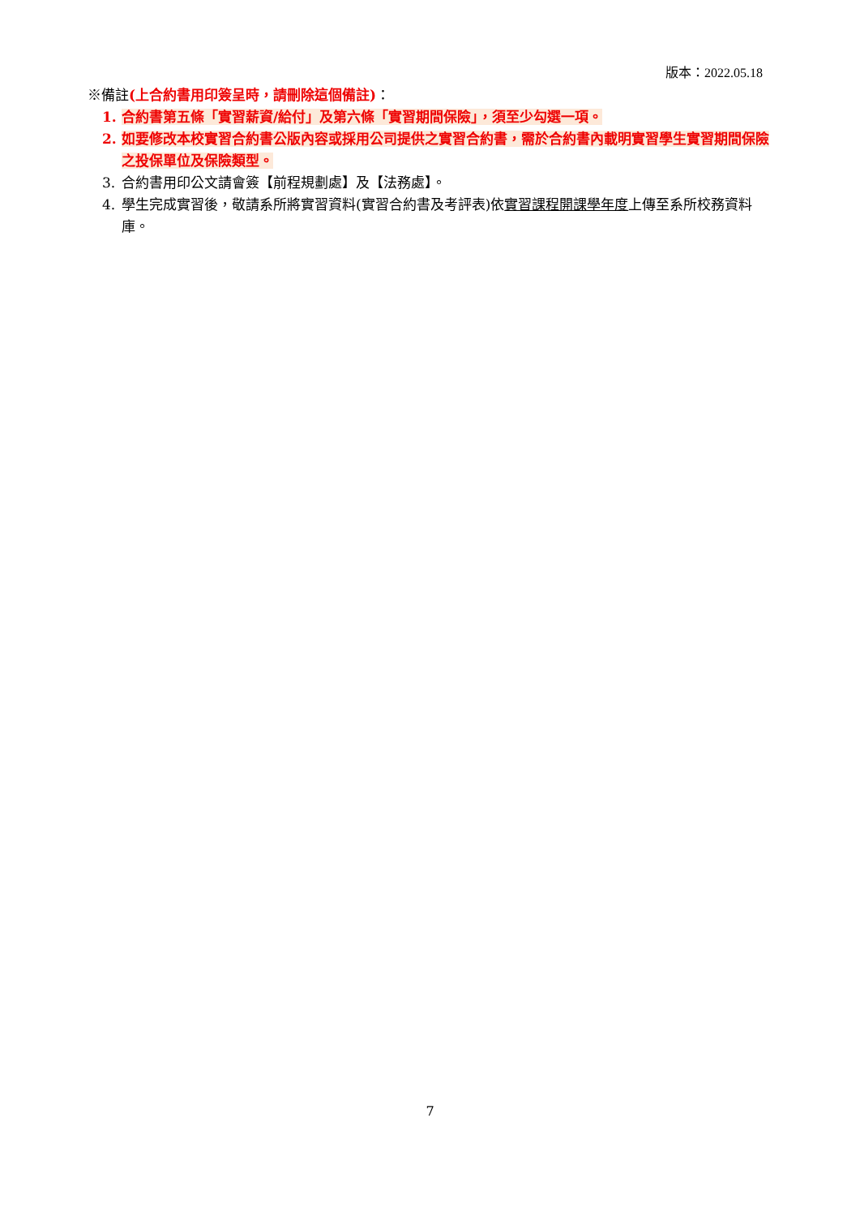版本：2022.05.18
※備註(上合約書用印簽呈時，請刪除這個備註)：
1. 合約書第五條「實習薪資/給付」及第六條「實習期間保險」，須至少勾選一項。
2. 如要修改本校實習合約書公版內容或採用公司提供之實習合約書，需於合約書內載明實習學生實習期間保險之投保單位及保險類型。
3. 合約書用印公文請會簽【前程規劃處】及【法務處】。
4. 學生完成實習後，敬請系所將實習資料(實習合約書及考評表)依實習課程開課學年度上傳至系所校務資料庫。
7